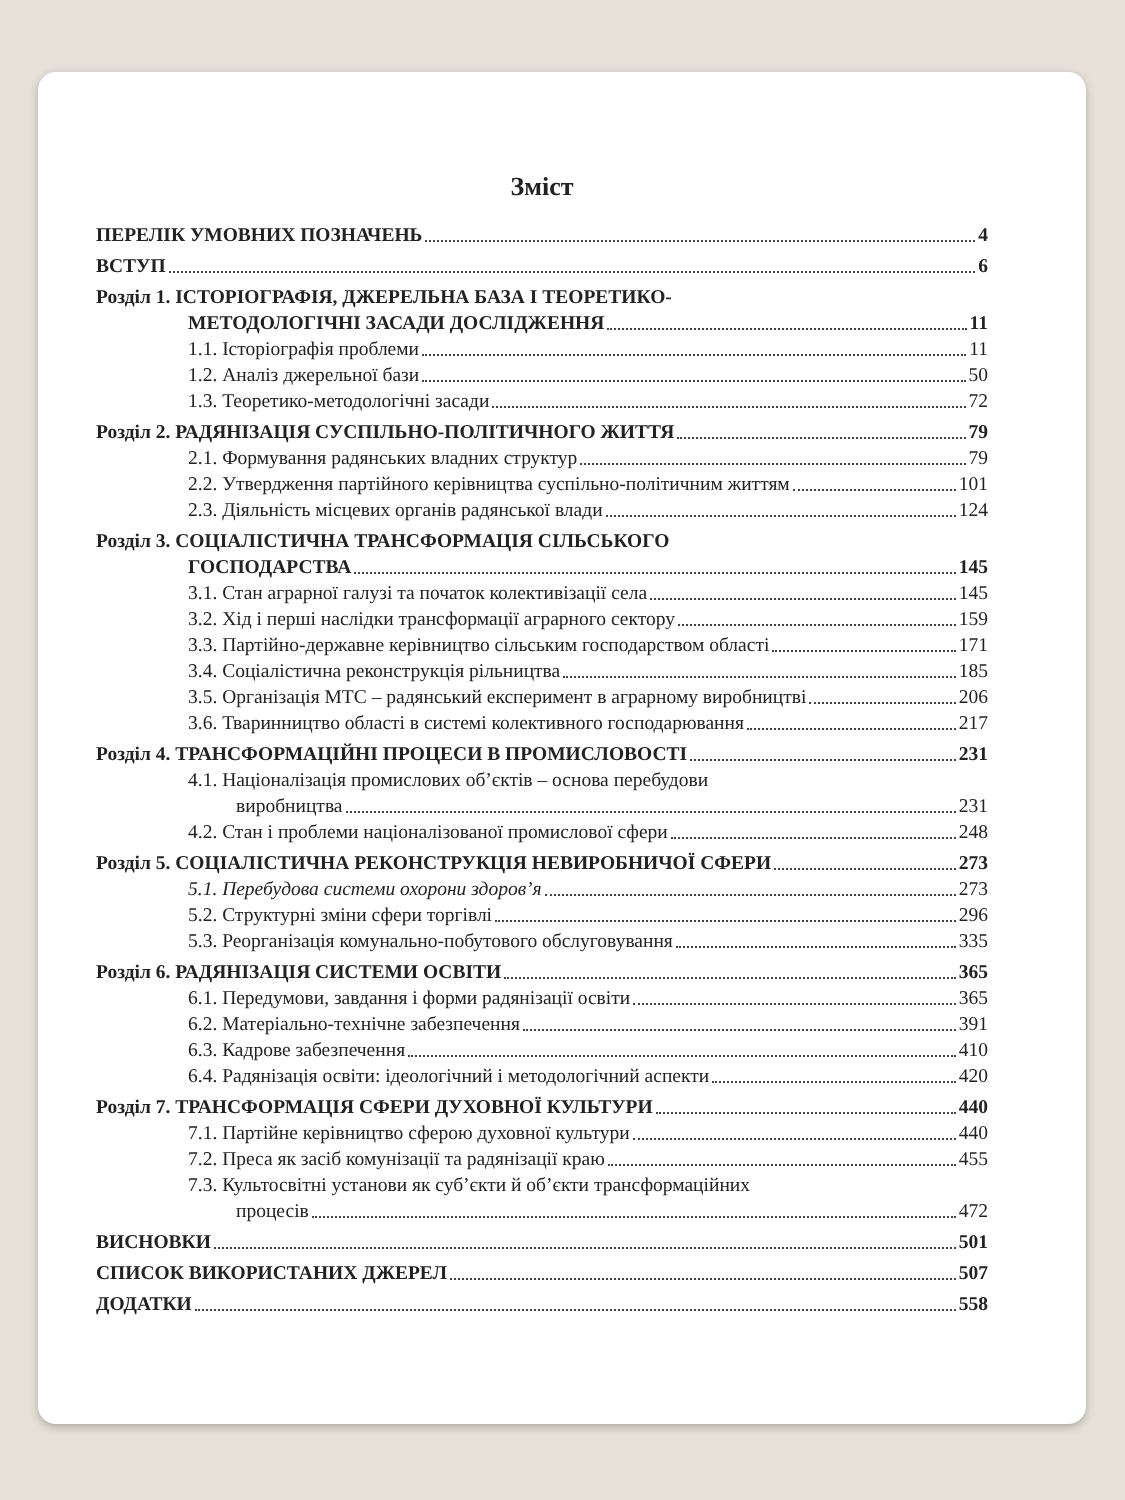Зміст
ПЕРЕЛІК УМОВНИХ ПОЗНАЧЕНЬ 4
ВСТУП 6
Розділ 1. ІСТОРІОГРАФІЯ, ДЖЕРЕЛЬНА БАЗА І ТЕОРЕТИКО-
МЕТОДОЛОГІЧНІ ЗАСАДИ ДОСЛІДЖЕННЯ 11
1.1. Історіографія проблеми 11
1.2. Аналіз джерельної бази 50
1.3. Теоретико-методологічні засади 72
Розділ 2. РАДЯНІЗАЦІЯ СУСПІЛЬНО-ПОЛІТИЧНОГО ЖИТТЯ 79
2.1. Формування радянських владних структур 79
2.2. Утвердження партійного керівництва суспільно-політичним життям 101
2.3. Діяльність місцевих органів радянської влади 124
Розділ 3. СОЦІАЛІСТИЧНА ТРАНСФОРМАЦІЯ СІЛЬСЬКОГО
ГОСПОДАРСТВА 145
3.1. Стан аграрної галузі та початок колективізації села 145
3.2. Хід і перші наслідки трансформації аграрного сектору 159
3.3. Партійно-державне керівництво сільським господарством області 171
3.4. Соціалістична реконструкція рільництва 185
3.5. Організація МТС – радянський експеримент в аграрному виробництві 206
3.6. Тваринництво області в системі колективного господарювання 217
Розділ 4. ТРАНСФОРМАЦІЙНІ ПРОЦЕСИ В ПРОМИСЛОВОСТІ 231
4.1. Націоналізація промислових об’єктів – основа перебудови
виробництва 231
4.2. Стан і проблеми націоналізованої промислової сфери 248
Розділ 5. СОЦІАЛІСТИЧНА РЕКОНСТРУКЦІЯ НЕВИРОБНИЧОЇ СФЕРИ 273
5.1. Перебудова системи охорони здоров’я 273
5.2. Структурні зміни сфери торгівлі 296
5.3. Реорганізація комунально-побутового обслуговування 335
Розділ 6. РАДЯНІЗАЦІЯ СИСТЕМИ ОСВІТИ 365
6.1. Передумови, завдання і форми радянізації освіти 365
6.2. Матеріально-технічне забезпечення 391
6.3. Кадрове забезпечення 410
6.4. Радянізація освіти: ідеологічний і методологічний аспекти 420
Розділ 7. ТРАНСФОРМАЦІЯ СФЕРИ ДУХОВНОЇ КУЛЬТУРИ 440
7.1. Партійне керівництво сферою духовної культури 440
7.2. Преса як засіб комунізації та радянізації краю 455
7.3. Культосвітні установи як суб’єкти й об’єкти трансформаційних
процесів 472
ВИСНОВКИ 501
СПИСОК ВИКОРИСТАНИХ ДЖЕРЕЛ 507
ДОДАТКИ 558